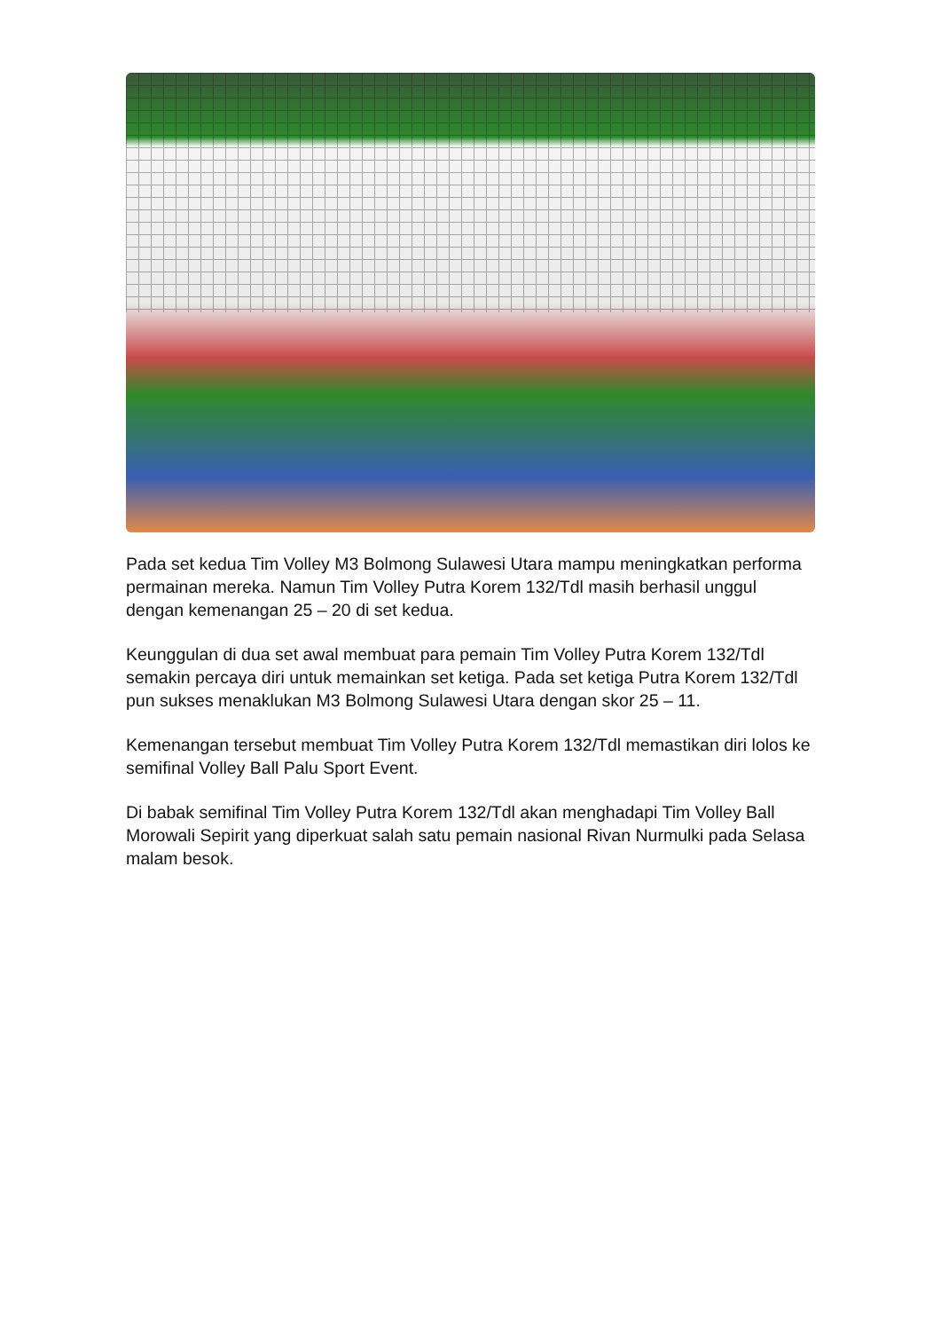Pada set kedua Tim Volley M3 Bolmong Sulawesi Utara mampu meningkatkan performa permainan mereka. Namun Tim Volley Putra Korem 132/Tdl masih berhasil unggul dengan kemenangan 25 – 20 di set kedua.
Keunggulan di dua set awal membuat para pemain Tim Volley Putra Korem 132/Tdl semakin percaya diri untuk memainkan set ketiga. Pada set ketiga Putra Korem 132/Tdl pun sukses menaklukan M3 Bolmong Sulawesi Utara dengan skor 25 – 11.
Kemenangan tersebut membuat Tim Volley Putra Korem 132/Tdl memastikan diri lolos ke semifinal Volley Ball Palu Sport Event.
Di babak semifinal Tim Volley Putra Korem 132/Tdl akan menghadapi Tim Volley Ball Morowali Sepirit yang diperkuat salah satu pemain nasional Rivan Nurmulki pada Selasa malam besok.